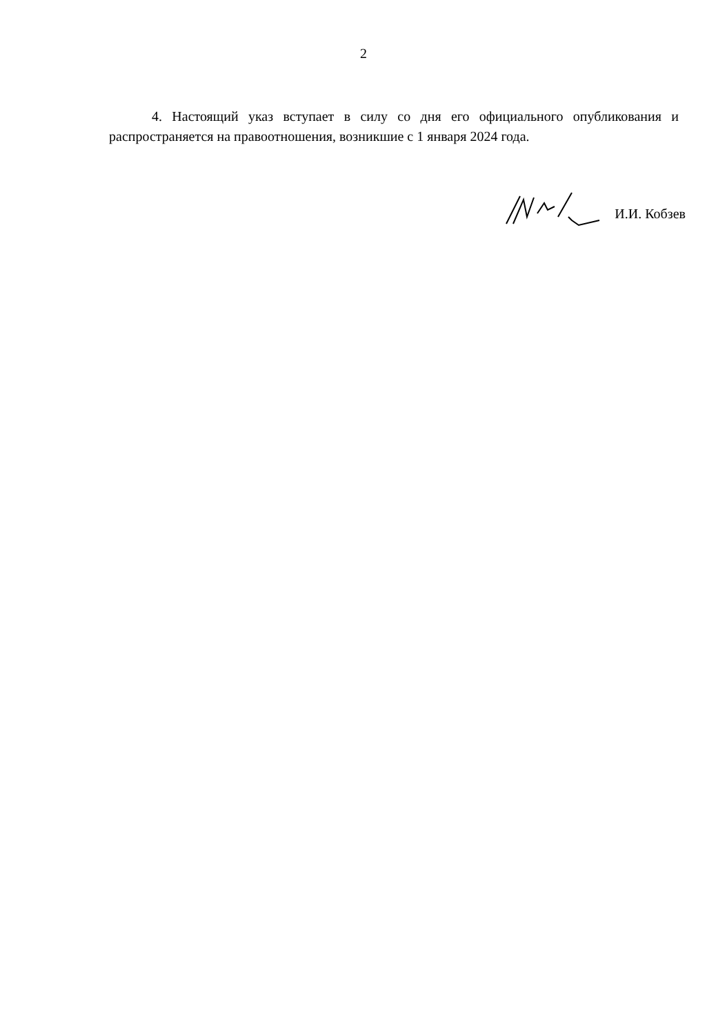2
4. Настоящий указ вступает в силу со дня его официального опубликования и распространяется на правоотношения, возникшие с 1 января 2024 года.
И.И. Кобзев